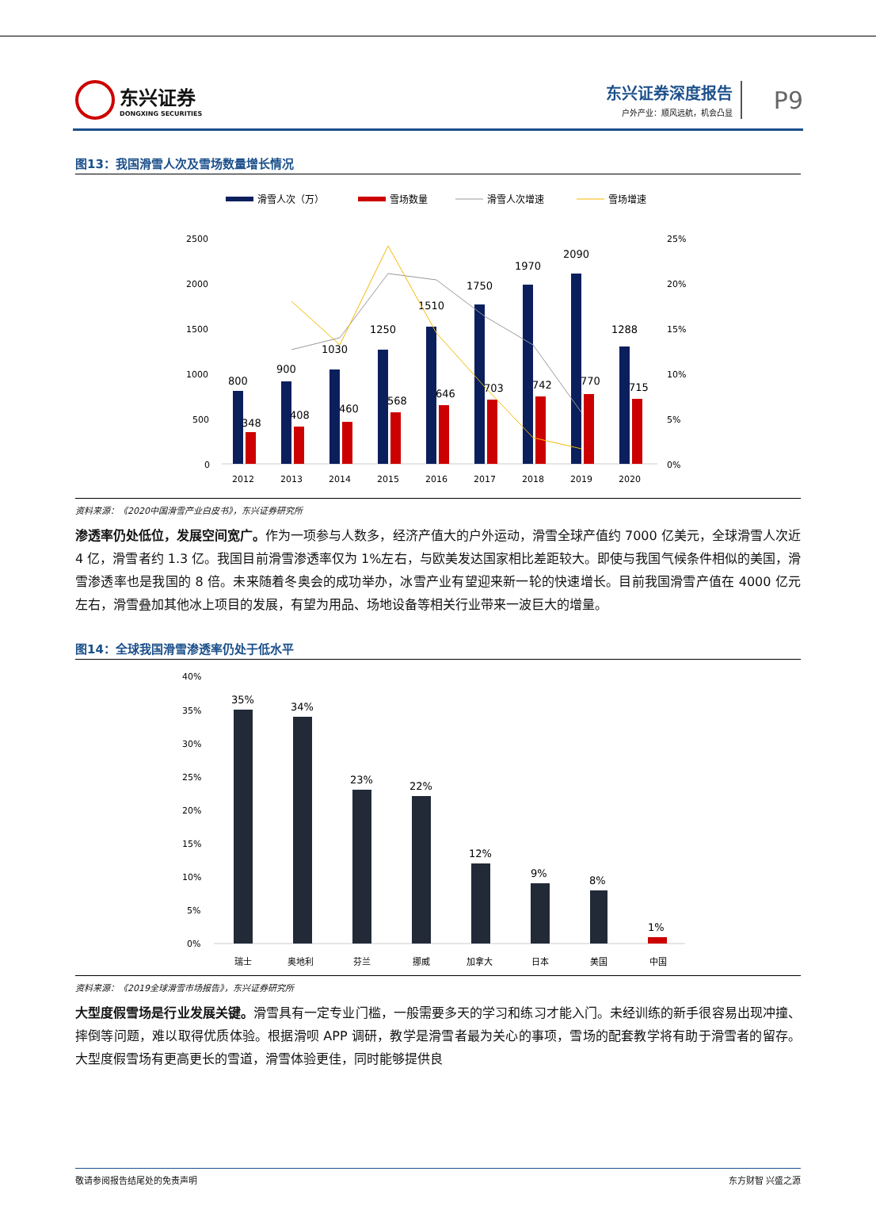东兴证券
DONGXING SECURITIES
东兴证券深度报告
户外产业：顺风远航，机会凸显
P9
图13：我国滑雪人次及雪场数量增长情况
滑雪人次（万）
雪场数量
滑雪人次增速
雪场增速
2500
2000
1500
1000
500
0
25%
20%
15%
10%
5%
0%
800
348
2012
900
408
2013
1030
460
2014
1250
568
2015
1510
646
2016
1750
703
2017
1970
742
2018
2090
770
2019
1288
715
2020
资料来源：《2020中国滑雪产业白皮书》，东兴证券研究所
渗透率仍处低位，发展空间宽广。作为一项参与人数多，经济产值大的户外运动，滑雪全球产值约 7000 亿美元，全球滑雪人次近 4 亿，滑雪者约 1.3 亿。我国目前滑雪渗透率仅为 1%左右，与欧美发达国家相比差距较大。即使与我国气候条件相似的美国，滑雪渗透率也是我国的 8 倍。未来随着冬奥会的成功举办，冰雪产业有望迎来新一轮的快速增长。目前我国滑雪产值在 4000 亿元左右，滑雪叠加其他冰上项目的发展，有望为用品、场地设备等相关行业带来一波巨大的增量。
图14：全球我国滑雪渗透率仍处于低水平
40%
35%
30%
25%
20%
15%
10%
5%
0%
35%
瑞士
34%
奥地利
23%
芬兰
22%
挪威
12%
加拿大
9%
日本
8%
美国
1%
中国
资料来源：《2019全球滑雪市场报告》，东兴证券研究所
大型度假雪场是行业发展关键。滑雪具有一定专业门槛，一般需要多天的学习和练习才能入门。未经训练的新手很容易出现冲撞、摔倒等问题，难以取得优质体验。根据滑呗 APP 调研，教学是滑雪者最为关心的事项，雪场的配套教学将有助于滑雪者的留存。大型度假雪场有更高更长的雪道，滑雪体验更佳，同时能够提供良
敬请参阅报告结尾处的免责声明 东方财智 兴盛之源